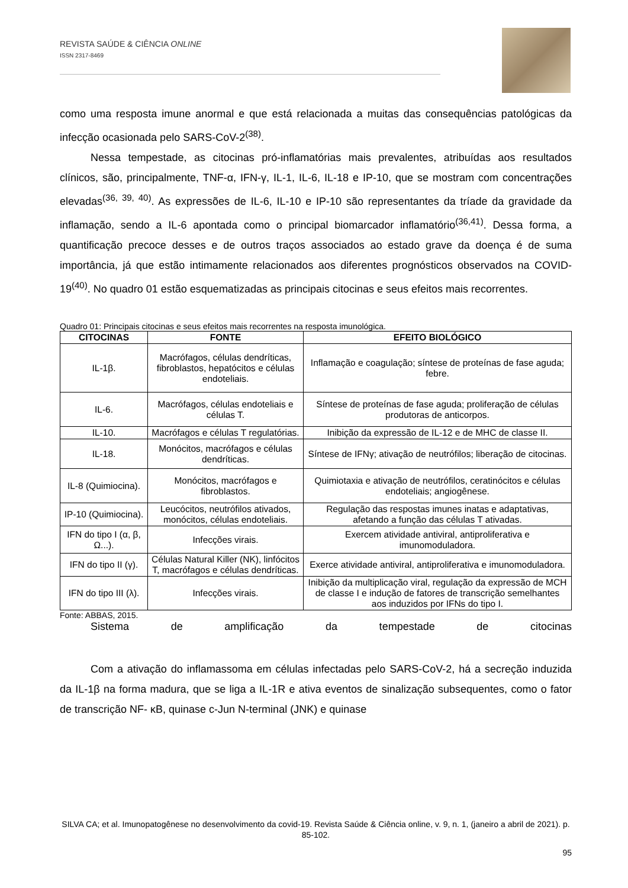REVISTA SAÚDE & CIÊNCIA ONLINE
ISSN 2317-8469
como uma resposta imune anormal e que está relacionada a muitas das consequências patológicas da infecção ocasionada pelo SARS-CoV-2<sup>(38)</sup>.
Nessa tempestade, as citocinas pró-inflamatórias mais prevalentes, atribuídas aos resultados clínicos, são, principalmente, TNF-α, IFN-γ, IL-1, IL-6, IL-18 e IP-10, que se mostram com concentrações elevadas<sup>(36, 39, 40)</sup>. As expressões de IL-6, IL-10 e IP-10 são representantes da tríade da gravidade da inflamação, sendo a IL-6 apontada como o principal biomarcador inflamatório<sup>(36,41)</sup>. Dessa forma, a quantificação precoce desses e de outros traços associados ao estado grave da doença é de suma importância, já que estão intimamente relacionados aos diferentes prognósticos observados na COVID-19<sup>(40)</sup>. No quadro 01 estão esquematizadas as principais citocinas e seus efeitos mais recorrentes.
Quadro 01: Principais citocinas e seus efeitos mais recorrentes na resposta imunológica.
| CITOCINAS | FONTE | EFEITO BIOLÓGICO |
| --- | --- | --- |
| IL-1β. | Macrófagos, células dendríticas, fibroblastos, hepatócitos e células endoteliais. | Inflamação e coagulação; síntese de proteínas de fase aguda; febre. |
| IL-6. | Macrófagos, células endoteliais e células T. | Síntese de proteínas de fase aguda; proliferação de células produtoras de anticorpos. |
| IL-10. | Macrófagos e células T regulatórias. | Inibição da expressão de IL-12 e de MHC de classe II. |
| IL-18. | Monócitos, macrófagos e células dendríticas. | Síntese de IFNγ; ativação de neutrófilos; liberação de citocinas. |
| IL-8 (Quimiocina). | Monócitos, macrófagos e fibroblastos. | Quimiotaxia e ativação de neutrófilos, ceratinócitos e células endoteliais; angiogênese. |
| IP-10 (Quimiocina). | Leucócitos, neutrófilos ativados, monócitos, células endoteliais. | Regulação das respostas imunes inatas e adaptativas, afetando a função das células T ativadas. |
| IFN do tipo I (α, β, Ω...). | Infecções virais. | Exercem atividade antiviral, antiproliferativa e imunomoduladora. |
| IFN do tipo II (γ). | Células Natural Killer (NK), linfócitos T, macrófagos e células dendríticas. | Exerce atividade antiviral, antiproliferativa e imunomoduladora. |
| IFN do tipo III (λ). | Infecções virais. | Inibição da multiplicação viral, regulação da expressão de MCH de classe I e indução de fatores de transcrição semelhantes aos induzidos por IFNs do tipo I. |
Fonte: ABBAS, 2015.
Sistema de amplificação da tempestade de citocinas
Com a ativação do inflamassoma em células infectadas pelo SARS-CoV-2, há a secreção induzida da IL-1β na forma madura, que se liga a IL-1R e ativa eventos de sinalização subsequentes, como o fator de transcrição NF- κB, quinase c-Jun N-terminal (JNK) e quinase
SILVA CA; et al. Imunopatogênese no desenvolvimento da covid-19. Revista Saúde & Ciência online, v. 9, n. 1, (janeiro a abril de 2021). p. 85-102.
95